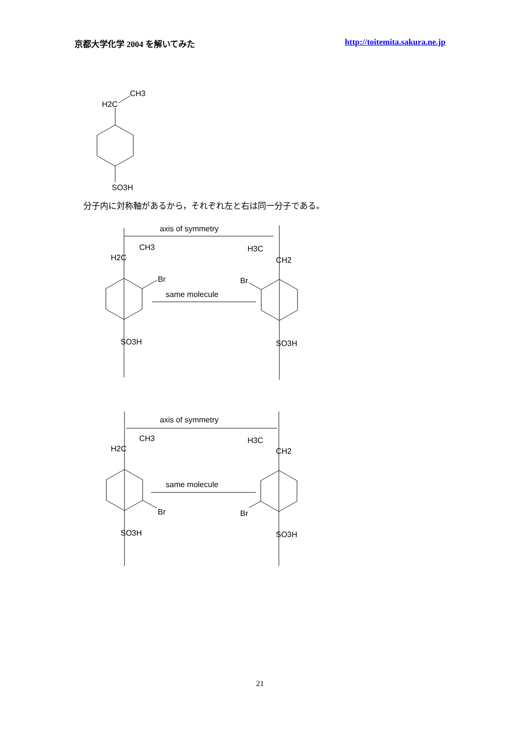京都大学化学 2004 を解いてみた http://toitemita.sakura.ne.jp
CH3
H2C
SO3H
axis of symmetry
CH3
H2C
H3C
CH2
Br
Br
same molecule
SO3H
SO3H
axis of symmetry
CH3
H2C
H3C
CH2
same molecule
Br
Br
SO3H
SO3H
分子内に対称軸があるから，それぞれ左と右は同一分子である。
21